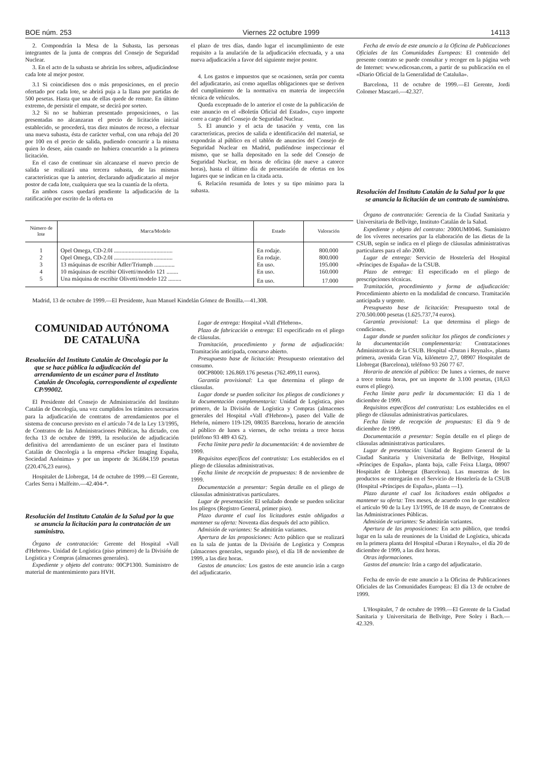BOE núm. 253 Viernes 22 octubre 1999 14113
2. Compondrán la Mesa de la Subasta, las personas integrantes de la junta de compras del Consejo de Seguridad Nuclear.
3. En el acto de la subasta se abrirán los sobres, adjudicándose cada lote al mejor postor.
3.1 Si coincidiesen dos o más proposiciones, en el precio ofertado por cada lote, se abrirá puja a la llana por partidas de 500 pesetas. Hasta que una de ellas quede de remate. En último extremo, de persistir el empate, se decirá por sorteo.
3.2 Si no se hubieran presentado proposiciones, o las presentadas no alcanzaran el precio de licitación inicial establecido, se procederá, tras diez minutos de receso, a efectuar una nueva subasta, ésta de carácter verbal, con una rebaja del 20 por 100 en el precio de salida, pudiendo concurrir a la misma quien lo desee, aún cuando no hubiera concurrido a la primera licitación.
En el caso de continuar sin alcanzarse el nuevo precio de salida se realizará una tercera subasta, de las mismas características que la anterior, declarando adjudicatario al mejor postor de cada lote, cualquiera que sea la cuantía de la oferta.
En ambos casos quedará pendiente la adjudicación de la ratificación por escrito de la oferta en
el plazo de tres días, dando lugar el incumplimiento de este requisito a la anulación de la adjudicación efectuada, y a una nueva adjudicación a favor del siguiente mejor postor.
4. Los gastos e impuestos que se ocasionen, serán por cuenta del adjudicatario, así como aquellas obligaciones que se deriven del cumplimiento de la normativa en materia de inspección técnica de vehículos.
Queda exceptuado de lo anterior el coste de la publicación de este anuncio en el «Boletín Oficial del Estado», cuyo importe corre a cargo del Consejo de Seguridad Nuclear.
5. El anuncio y el acta de tasación y venta, con las características, precios de salida e identificación del material, se expondrán al público en el tablón de anuncios del Consejo de Seguridad Nuclear en Madrid, pudiéndose inspeccionar el mismo, que se halla depositado en la sede del Consejo de Seguridad Nuclear, en horas de oficina (de nueve a catorce horas), hasta el último día de presentación de ofertas en los lugares que se indican en la citada acta.
6. Relación resumida de lotes y su tipo mínimo para la subasta.
Fecha de envío de este anuncio a la Oficina de Publicaciones Oficiales de las Comunidades Europeas: El contenido del presente contrato se puede consultar y recoger en la página web de Internet: www.edicosan.com, a partir de su publicación en el «Diario Oficial de la Generalidad de Cataluña».
Barcelona, 11 de octubre de 1999.—El Gerente, Jordi Colomer Mascaró.—42.327.
| Número de lote | Marca/Modelo | Estado | Valoración |
| --- | --- | --- | --- |
| 1 | Opel Omega, CD-2.0I ........................................ | En rodaje. | 800.000 |
| 2 | Opel Omega, CD-2.0I ........................................ | En rodaje. | 800.000 |
| 3 | 13 máquinas de escribir Adler/Triumph .............. | En uso. | 195.000 |
| 4 | 10 máquinas de escribir Olivetti/modelo 121 ........ | En uso. | 160.000 |
| 5 | Una máquina de escribir Olivetti/modelo 122 ......... | En uso. | 17.000 |
Madrid, 13 de octubre de 1999.—El Presidente, Juan Manuel Kindelán Gómez de Bonilla.—41.308.
COMUNIDAD AUTÓNOMA
DE CATALUÑA
Resolución del Instituto Catalán de Oncología por la que se hace pública la adjudicación del arrendamiento de un escáner para el Instituto Catalán de Oncología, correspondiente al expediente CP/99002.
El Presidente del Consejo de Administración del Instituto Catalán de Oncología, una vez cumplidos los trámites necesarios para la adjudicación de contratos de arrendamientos por el sistema de concurso previsto en el artículo 74 de la Ley 13/1995, de Contratos de las Administraciones Públicas, ha dictado, con fecha 13 de octubre de 1999, la resolución de adjudicación definitiva del arrendamiento de un escáner para el Instituto Catalán de Oncología a la empresa «Picker Imaging España, Sociedad Anónima» y por un importe de 36.684.159 pesetas (220.476,23 euros).
Hospitalet de Llobregat, 14 de octubre de 1999.—El Gerente, Carles Serra i Malfeito.—42.404-*.
Resolución del Instituto Catalán de la Salud por la que se anuncia la licitación para la contratación de un suministro.
Órgano de contratación: Gerente del Hospital «Vall d'Hebron». Unidad de Logística (piso primero) de la División de Logística y Compras (almacenes generales).
Expediente y objeto del contrato: 00CP1300. Suministro de material de mantenimiento para HVH.
Lugar de entrega: Hospital «Vall d'Hebron».
Plazo de fabricación o entrega: El especificado en el pliego de cláusulas.
Tramitación, procedimiento y forma de adjudicación: Tramitación anticipada, concurso abierto.
Presupuesto base de licitación: Presupuesto orientativo del consumo.
00CP8000: 126.869.176 pesetas (762.499,11 euros).
Garantía provisional: La que determina el pliego de cláusulas.
Lugar donde se pueden solicitar los pliegos de condiciones y la documentación complementaria: Unidad de Logística, piso primero, de la División de Logística y Compras (almacenes generales del Hospital «Vall d'Hebron»), paseo del Valle de Hebrón, número 119-129, 08035 Barcelona, horario de atención al público de lunes a viernes, de ocho treinta a trece horas (teléfono 93 489 43 62).
Fecha límite para pedir la documentación: 4 de noviembre de 1999.
Requisitos específicos del contratista: Los establecidos en el pliego de cláusulas administrativas.
Fecha límite de recepción de propuestas: 8 de noviembre de 1999.
Documentación a presentar: Según detalle en el pliego de cláusulas administrativas particulares.
Lugar de presentación: El señalado donde se pueden solicitar los pliegos (Registro General, primer piso).
Plazo durante el cual los licitadores están obligados a mantener su oferta: Noventa días después del acto público.
Admisión de variantes: Se admitirán variantes.
Apertura de las proposiciones: Acto público que se realizará en la sala de juntas de la División de Logística y Compras (almacenes generales, segundo piso), el día 18 de noviembre de 1999, a las diez horas.
Gastos de anuncios: Los gastos de este anuncio irán a cargo del adjudicatario.
Resolución del Instituto Catalán de la Salud por la que se anuncia la licitación de un contrato de suministro.
Órgano de contratación: Gerencia de la Ciudad Sanitaria y Universitaria de Bellvitge, Instituto Catalán de la Salud.
Expediente y objeto del contrato: 2000UM0046. Suministro de los víveres necesarios par la elaboración de las dietas de la CSUB, según se indica en el pliego de cláusulas administrativas particulares para el año 2000.
Lugar de entrega: Servicio de Hostelería del Hospital «Príncipes de España» de la CSUB.
Plazo de entrega: El especificado en el pliego de prescripciones técnicas.
Tramitación, procedimiento y forma de adjudicación: Procedimiento abierto en la modalidad de concurso. Tramitación anticipada y urgente.
Presupuesto base de licitación: Presupuesto total de 270.500.000 pesetas (1.625.737,74 euros).
Garantía provisional: La que determina el pliego de condiciones.
Lugar donde se pueden solicitar los pliegos de condiciones y la documentación complementaria: Contrataciones Administrativas de la CSUB. Hospital «Duran i Reynals», planta primera, avenida Gran Vía, kilómetro 2,7, 08907 Hospitalet de Llobregat (Barcelona), teléfono 93 260 77 67.
Horario de atención al público: De lunes a viernes, de nueve a trece treinta horas, por un importe de 3.100 pesetas, (18,63 euros el pliego).
Fecha límite para pedir la documentación: El día 1 de diciembre de 1999.
Requisitos específicos del contratista: Los establecidos en el pliego de cláusulas administrativas particulares.
Fecha límite de recepción de propuestas: El día 9 de diciembre de 1999.
Documentación a presentar: Según detalle en el pliego de cláusulas administrativas particulares.
Lugar de presentación: Unidad de Registro General de la Ciudad Sanitaria y Universitaria de Bellvitge, Hospital «Príncipes de España», planta baja, calle Feixa Llarga, 08907 Hospitalet de Llobregat (Barcelona). Las muestras de los productos se entregarán en el Servicio de Hostelería de la CSUB (Hospital «Príncipes de España», planta —1).
Plazo durante el cual los licitadores están obligados a mantener su oferta: Tres meses, de acuerdo con lo que establece el artículo 90 de la Ley 13/1995, de 18 de mayo, de Contratos de las Administraciones Públicas.
Admisión de variantes: Se admitirán variantes.
Apertura de las proposiciones: En acto público, que tendrá lugar en la sala de reuniones de la Unidad de Logística, ubicada en la primera planta del Hospital «Duran i Reynals», el día 20 de diciembre de 1999, a las diez horas.
Otras informaciones.
Gastos del anuncio: Irán a cargo del adjudicatario.
Fecha de envío de este anuncio a la Oficina de Publicaciones Oficiales de las Comunidades Europeas: El día 13 de octubre de 1999.
L'Hospitalet, 7 de octubre de 1999.—El Gerente de la Ciudad Sanitaria y Universitaria de Bellvitge, Pere Soley i Bach.—42.329.